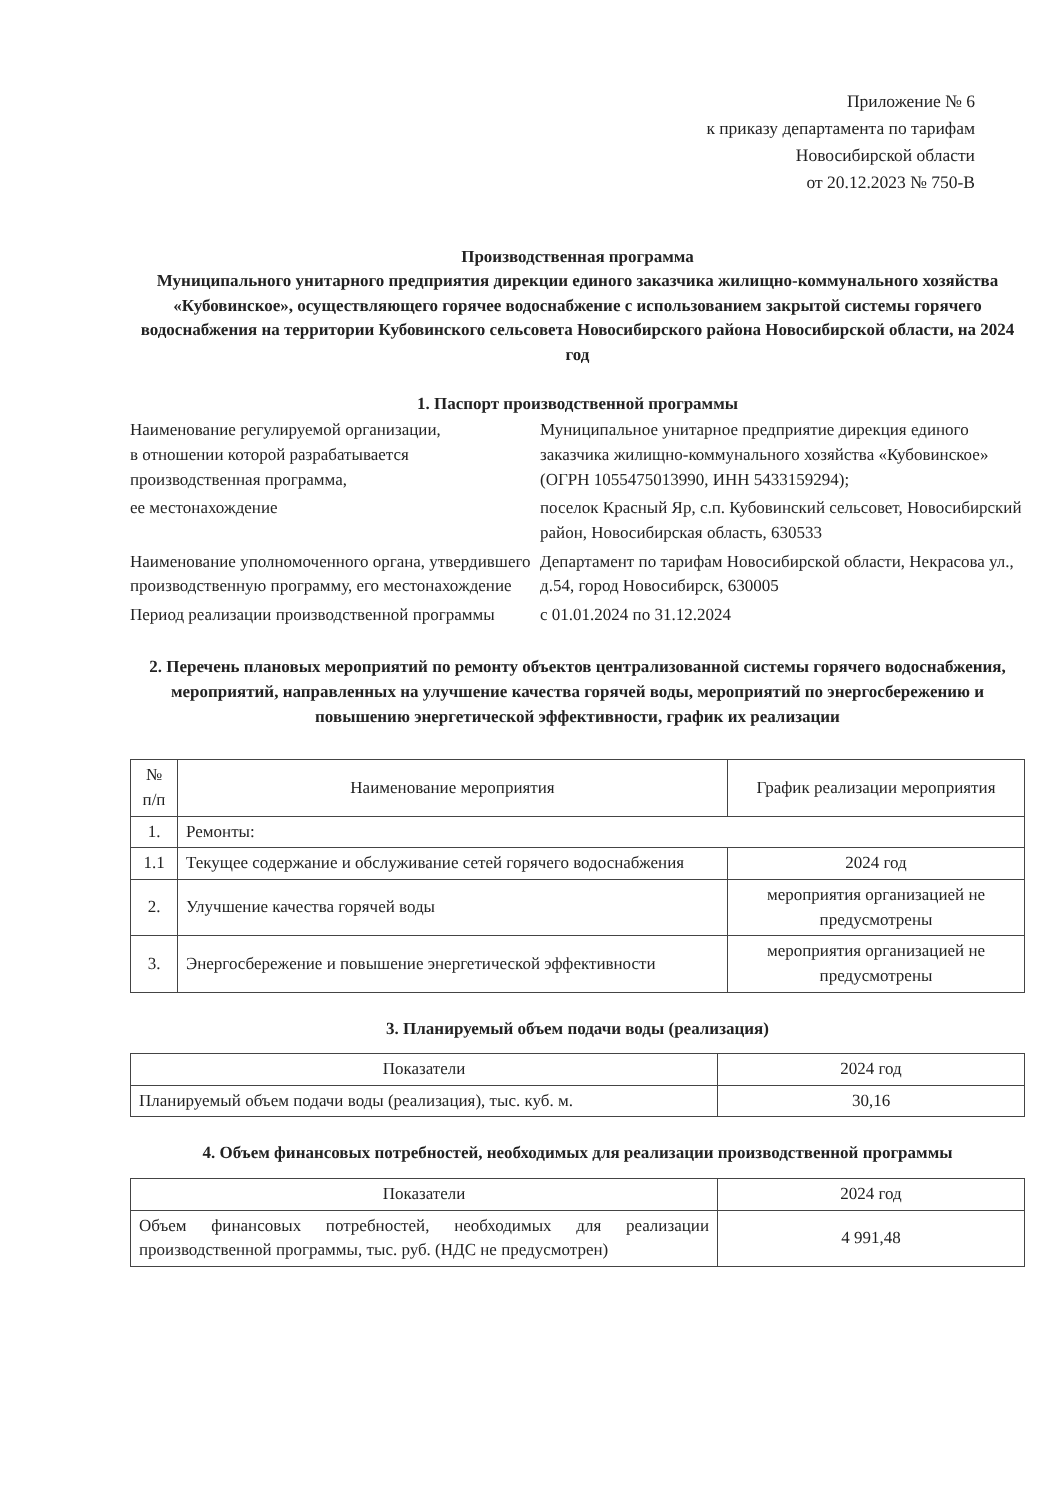Приложение № 6
к приказу департамента по тарифам
Новосибирской области
от 20.12.2023 № 750-В
Производственная программа
Муниципального унитарного предприятия дирекции единого заказчика жилищно-коммунального хозяйства «Кубовинское», осуществляющего горячее водоснабжение с использованием закрытой системы горячего водоснабжения на территории Кубовинского сельсовета Новосибирского района Новосибирской области, на 2024 год
1. Паспорт производственной программы
Наименование регулируемой организации,
в отношении которой разрабатывается
производственная программа,
Муниципальное унитарное предприятие дирекция единого заказчика жилищно-коммунального хозяйства «Кубовинское»
(ОГРН 1055475013990, ИНН 5433159294);
ее местонахождение
поселок Красный Яр, с.п. Кубовинский сельсовет, Новосибирский район, Новосибирская область, 630533
Наименование уполномоченного органа, утвердившего производственную программу, его местонахождение
Департамент по тарифам Новосибирской области, Некрасова ул., д.54, город Новосибирск, 630005
Период реализации производственной программы
с 01.01.2024 по 31.12.2024
2. Перечень плановых мероприятий по ремонту объектов централизованной системы горячего водоснабжения, мероприятий, направленных на улучшение качества горячей воды, мероприятий по энергосбережению и повышению энергетической эффективности, график их реализации
| № п/п | Наименование мероприятия | График реализации мероприятия |
| --- | --- | --- |
| 1. | Ремонты: | |
| 1.1 | Текущее содержание и обслуживание сетей горячего водоснабжения | 2024 год |
| 2. | Улучшение качества горячей воды | мероприятия организацией не предусмотрены |
| 3. | Энергосбережение и повышение энергетической эффективности | мероприятия организацией не предусмотрены |
3. Планируемый объем подачи воды (реализация)
| Показатели | 2024 год |
| --- | --- |
| Планируемый объем подачи воды (реализация), тыс. куб. м. | 30,16 |
4. Объем финансовых потребностей, необходимых для реализации производственной программы
| Показатели | 2024 год |
| --- | --- |
| Объем финансовых потребностей, необходимых для реализации производственной программы, тыс. руб. (НДС не предусмотрен) | 4 991,48 |